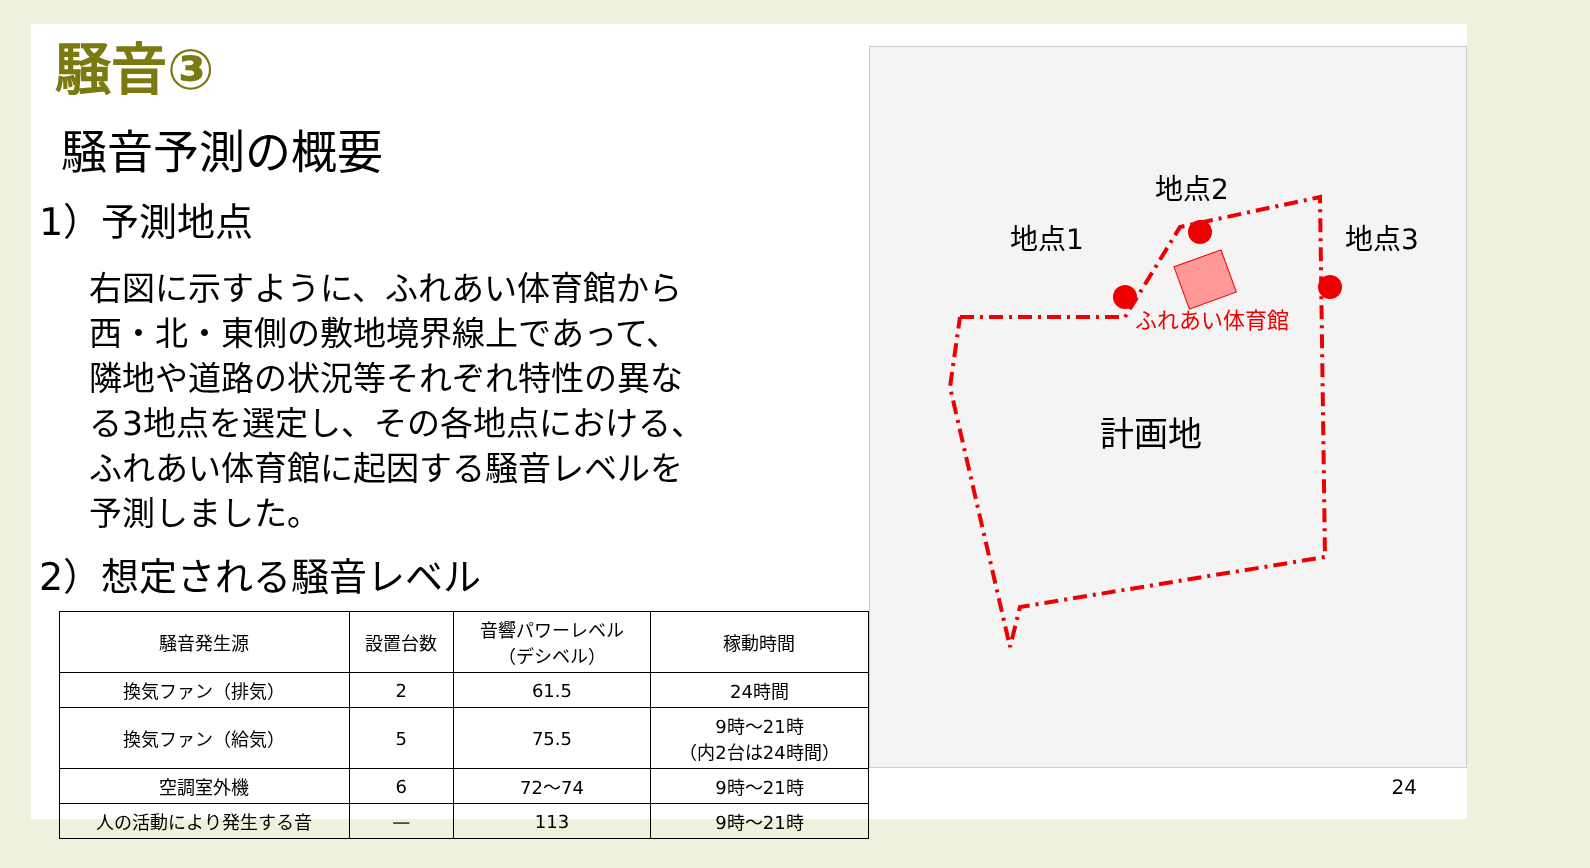騒音③
騒音予測の概要
1）予測地点
右図に示すように、ふれあい体育館から西・北・東側の敷地境界線上であって、隣地や道路の状況等それぞれ特性の異なる3地点を選定し、その各地点における、ふれあい体育館に起因する騒音レベルを予測しました。
2）想定される騒音レベル
| 騒音発生源 | 設置台数 | 音響パワーレベル （デシベル） | 稼動時間 |
| --- | --- | --- | --- |
| 換気ファン（排気） | 2 | 61.5 | 24時間 |
| 換気ファン（給気） | 5 | 75.5 | 9時～21時 （内2台は24時間） |
| 空調室外機 | 6 | 72～74 | 9時～21時 |
| 人の活動により発生する音 | — | 113 | 9時～21時 |
地点1
地点2
地点3
ふれあい体育館
計画地
24